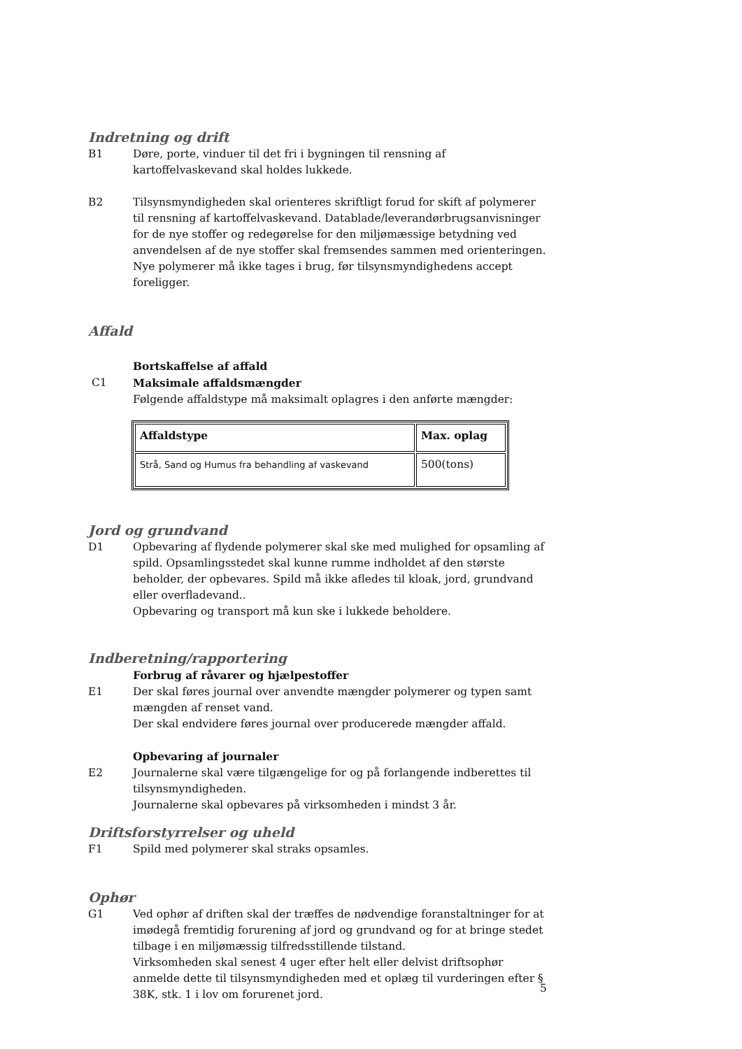Indretning og drift
B1 Døre, porte, vinduer til det fri i bygningen til rensning af kartoffelvaskevand skal holdes lukkede.
B2 Tilsynsmyndigheden skal orienteres skriftligt forud for skift af polymerer til rensning af kartoffelvaskevand. Datablade/leverandørbrugsanvisninger for de nye stoffer og redegørelse for den miljømæssige betydning ved anvendelsen af de nye stoffer skal fremsendes sammen med orienteringen. Nye polymerer må ikke tages i brug, før tilsynsmyndighedens accept foreligger.
Affald
Bortskaffelse af affald
C1 Maksimale affaldsmængder
Følgende affaldstype må maksimalt oplagres i den anførte mængder:
| Affaldstype | Max. oplag |
| --- | --- |
| Strå, Sand og Humus fra behandling af vaskevand | 500(tons) |
Jord og grundvand
D1 Opbevaring af flydende polymerer skal ske med mulighed for opsamling af spild. Opsamlingsstedet skal kunne rumme indholdet af den største beholder, der opbevares. Spild må ikke afledes til kloak, jord, grundvand eller overfladevand..
Opbevaring og transport må kun ske i lukkede beholdere.
Indberetning/rapportering
Forbrug af råvarer og hjælpestoffer
E1 Der skal føres journal over anvendte mængder polymerer og typen samt mængden af renset vand.
Der skal endvidere føres journal over producerede mængder affald.
Opbevaring af journaler
E2 Journalerne skal være tilgængelige for og på forlangende indberettes til tilsynsmyndigheden.
Journalerne skal opbevares på virksomheden i mindst 3 år.
Driftsforstyrrelser og uheld
F1 Spild med polymerer skal straks opsamles.
Ophør
G1 Ved ophør af driften skal der træffes de nødvendige foranstaltninger for at imødegå fremtidig forurening af jord og grundvand og for at bringe stedet tilbage i en miljømæssig tilfredsstillende tilstand.
Virksomheden skal senest 4 uger efter helt eller delvist driftsophør anmelde dette til tilsynsmyndigheden med et oplæg til vurderingen efter § 38K, stk. 1 i lov om forurenet jord.
5